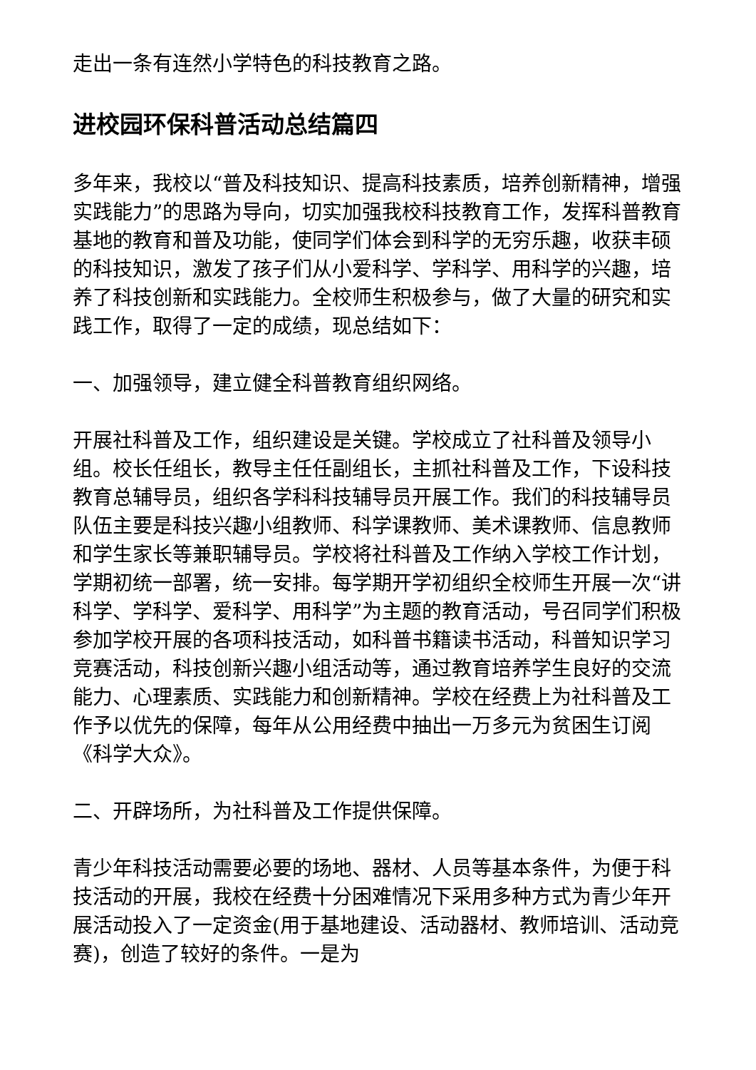走出一条有连然小学特色的科技教育之路。
进校园环保科普活动总结篇四
多年来，我校以“普及科技知识、提高科技素质，培养创新精神，增强实践能力”的思路为导向，切实加强我校科技教育工作，发挥科普教育基地的教育和普及功能，使同学们体会到科学的无穷乐趣，收获丰硕的科技知识，激发了孩子们从小爱科学、学科学、用科学的兴趣，培养了科技创新和实践能力。全校师生积极参与，做了大量的研究和实践工作，取得了一定的成绩，现总结如下：
一、加强领导，建立健全科普教育组织网络。
开展社科普及工作，组织建设是关键。学校成立了社科普及领导小组。校长任组长，教导主任任副组长，主抓社科普及工作，下设科技教育总辅导员，组织各学科科技辅导员开展工作。我们的科技辅导员队伍主要是科技兴趣小组教师、科学课教师、美术课教师、信息教师和学生家长等兼职辅导员。学校将社科普及工作纳入学校工作计划，学期初统一部署，统一安排。每学期开学初组织全校师生开展一次“讲科学、学科学、爱科学、用科学”为主题的教育活动，号召同学们积极参加学校开展的各项科技活动，如科普书籍读书活动，科普知识学习竞赛活动，科技创新兴趣小组活动等，通过教育培养学生良好的交流能力、心理素质、实践能力和创新精神。学校在经费上为社科普及工作予以优先的保障，每年从公用经费中抽出一万多元为贫困生订阅《科学大众》。
二、开辟场所，为社科普及工作提供保障。
青少年科技活动需要必要的场地、器材、人员等基本条件，为便于科技活动的开展，我校在经费十分困难情况下采用多种方式为青少年开展活动投入了一定资金(用于基地建设、活动器材、教师培训、活动竞赛)，创造了较好的条件。一是为